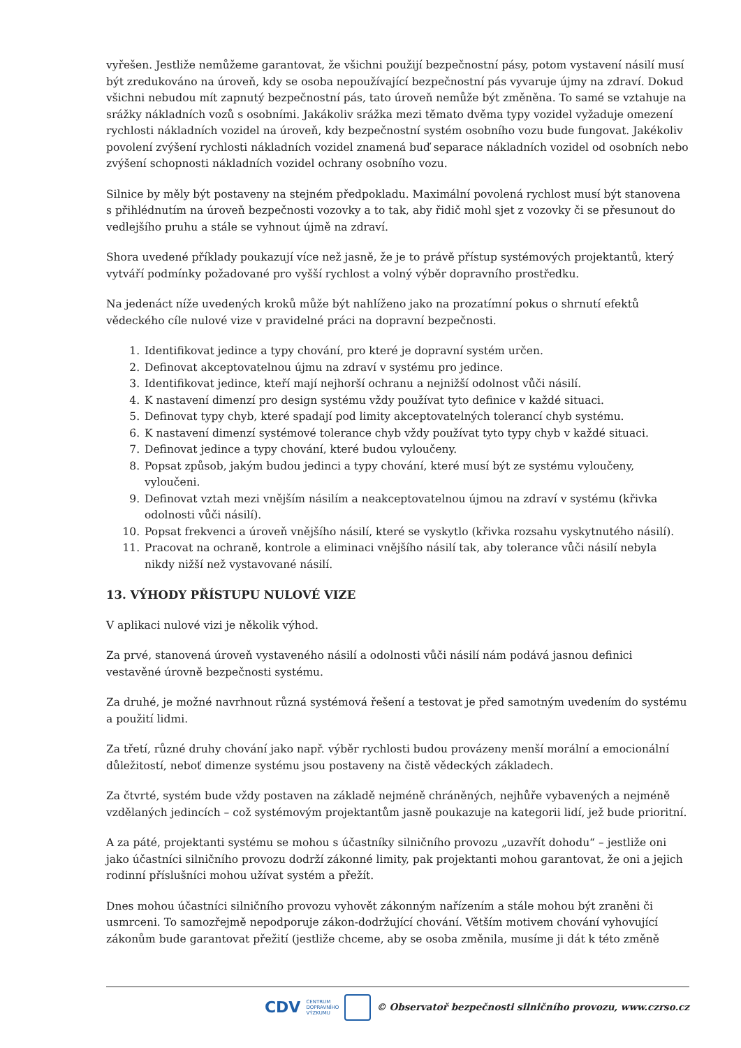vyřešen. Jestliže nemůžeme garantovat, že všichni použijí bezpečnostní pásy, potom vystavení násilí musí být zredukováno na úroveň, kdy se osoba nepoužívající bezpečnostní pás vyvaruje újmy na zdraví. Dokud všichni nebudou mít zapnutý bezpečnostní pás, tato úroveň nemůže být změněna. To samé se vztahuje na srážky nákladních vozů s osobními. Jakákoliv srážka mezi těmato dvěma typy vozidel vyžaduje omezení rychlosti nákladních vozidel na úroveň, kdy bezpečnostní systém osobního vozu bude fungovat. Jakékoliv povolení zvýšení rychlosti nákladních vozidel znamená buď separace nákladních vozidel od osobních nebo zvýšení schopnosti nákladních vozidel ochrany osobního vozu.
Silnice by měly být postaveny na stejném předpokladu. Maximální povolená rychlost musí být stanovena s přihlédnutím na úroveň bezpečnosti vozovky a to tak, aby řidič mohl sjet z vozovky či se přesunout do vedlejšího pruhu a stále se vyhnout újmě na zdraví.
Shora uvedené příklady poukazují více než jasně, že je to právě přístup systémových projektantů, který vytváří podmínky požadované pro vyšší rychlost a volný výběr dopravního prostředku.
Na jedenáct níže uvedených kroků může být nahlíženo jako na prozatímní pokus o shrnutí efektů vědeckého cíle nulové vize v pravidelné práci na dopravní bezpečnosti.
1. Identifikovat jedince a typy chování, pro které je dopravní systém určen.
2. Definovat akceptovatelnou újmu na zdraví v systému pro jedince.
3. Identifikovat jedince, kteří mají nejhorší ochranu a nejnižší odolnost vůči násilí.
4. K nastavení dimenzí pro design systému vždy používat tyto definice v každé situaci.
5. Definovat typy chyb, které spadají pod limity akceptovatelných tolerancí chyb systému.
6. K nastavení dimenzí systémové tolerance chyb vždy používat tyto typy chyb v každé situaci.
7. Definovat jedince a typy chování, které budou vyloučeny.
8. Popsat způsob, jakým budou jedinci a typy chování, které musí být ze systému vyloučeny, vyloučeni.
9. Definovat vztah mezi vnějším násilím a neakceptovatelnou újmou na zdraví v systému (křivka odolnosti vůči násilí).
10. Popsat frekvenci a úroveň vnějšího násilí, které se vyskytlo (křivka rozsahu vyskytnutého násilí).
11. Pracovat na ochraně, kontrole a eliminaci vnějšího násilí tak, aby tolerance vůči násilí nebyla nikdy nižší než vystavované násilí.
13. VÝHODY PŘÍSTUPU NULOVÉ VIZE
V aplikaci nulové vizi je několik výhod.
Za prvé, stanovená úroveň vystaveného násilí a odolnosti vůči násilí nám podává jasnou definici vestavěné úrovně bezpečnosti systému.
Za druhé, je možné navrhnout různá systémová řešení a testovat je před samotným uvedením do systému a použití lidmi.
Za třetí, různé druhy chování jako např. výběr rychlosti budou provázeny menší morální a emocionální důležitostí, neboť dimenze systému jsou postaveny na čistě vědeckých základech.
Za čtvrté, systém bude vždy postaven na základě nejméně chráněných, nejhůře vybavených a nejméně vzdělaných jedincích – což systémovým projektantům jasně poukazuje na kategorii lidí, jež bude prioritní.
A za páté, projektanti systému se mohou s účastníky silničního provozu „uzavřít dohodu“ – jestliže oni jako účastníci silničního provozu dodrží zákonné limity, pak projektanti mohou garantovat, že oni a jejich rodinní příslušníci mohou užívat systém a přežít.
Dnes mohou účastníci silničního provozu vyhovět zákonným nařízením a stále mohou být zraněni či usmrceni. To samozřejmě nepodporuje zákon-dodržující chování. Větším motivem chování vyhovující zákonům bude garantovat přežití (jestliže chceme, aby se osoba změnila, musíme ji dát k této změně
CDV CENTRUM
DOPRAVNÍHO
VÝZKUMU © Observatoř bezpečnosti silničního provozu, www.czrso.cz